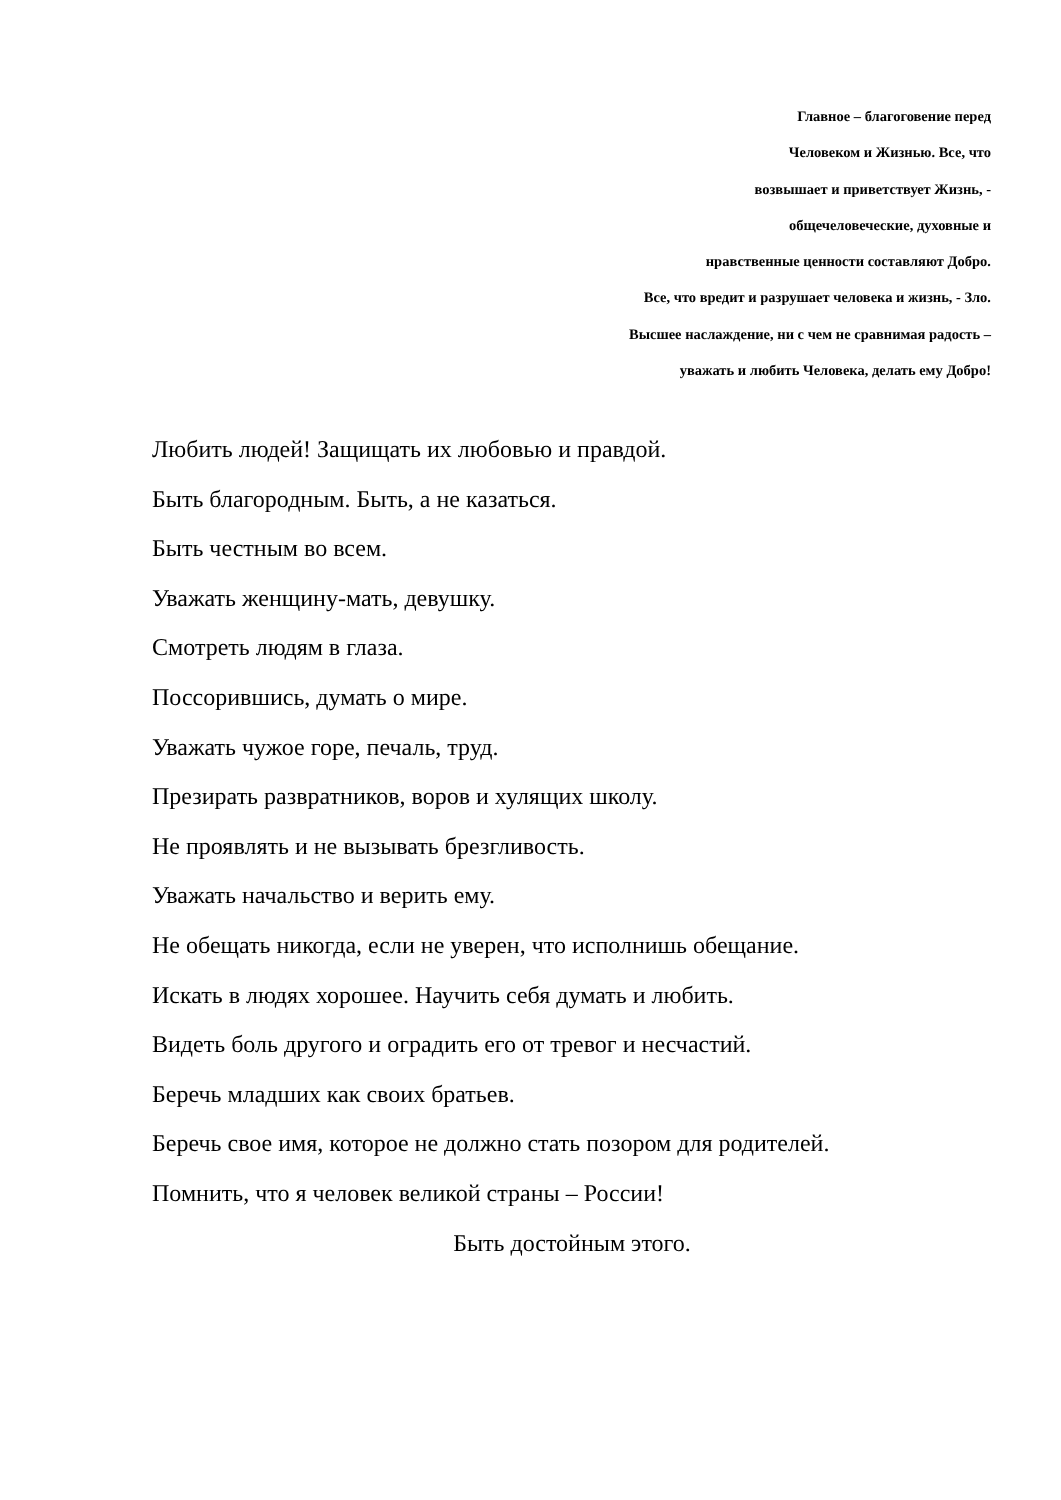Главное – благоговение перед
Человеком и Жизнью. Все, что
возвышает и приветствует Жизнь, -
общечеловеческие, духовные и
нравственные ценности составляют Добро.
Все, что вредит и разрушает человека и жизнь, - Зло.
Высшее наслаждение, ни с чем не сравнимая радость –
уважать и любить Человека, делать ему Добро!
Любить людей! Защищать их любовью и правдой.
Быть благородным. Быть, а не казаться.
Быть честным во всем.
Уважать женщину-мать, девушку.
Смотреть людям в глаза.
Поссорившись, думать о мире.
Уважать чужое горе, печаль, труд.
Презирать развратников, воров и хулящих школу.
Не проявлять и не вызывать брезгливость.
Уважать начальство и верить ему.
Не обещать никогда, если не уверен, что исполнишь обещание.
Искать в людях хорошее. Научить себя думать и любить.
Видеть боль другого и оградить его от тревог и несчастий.
Беречь младших как своих братьев.
Беречь свое имя, которое не должно стать позором для родителей.
Помнить, что я человек великой страны – России!
Быть достойным этого.